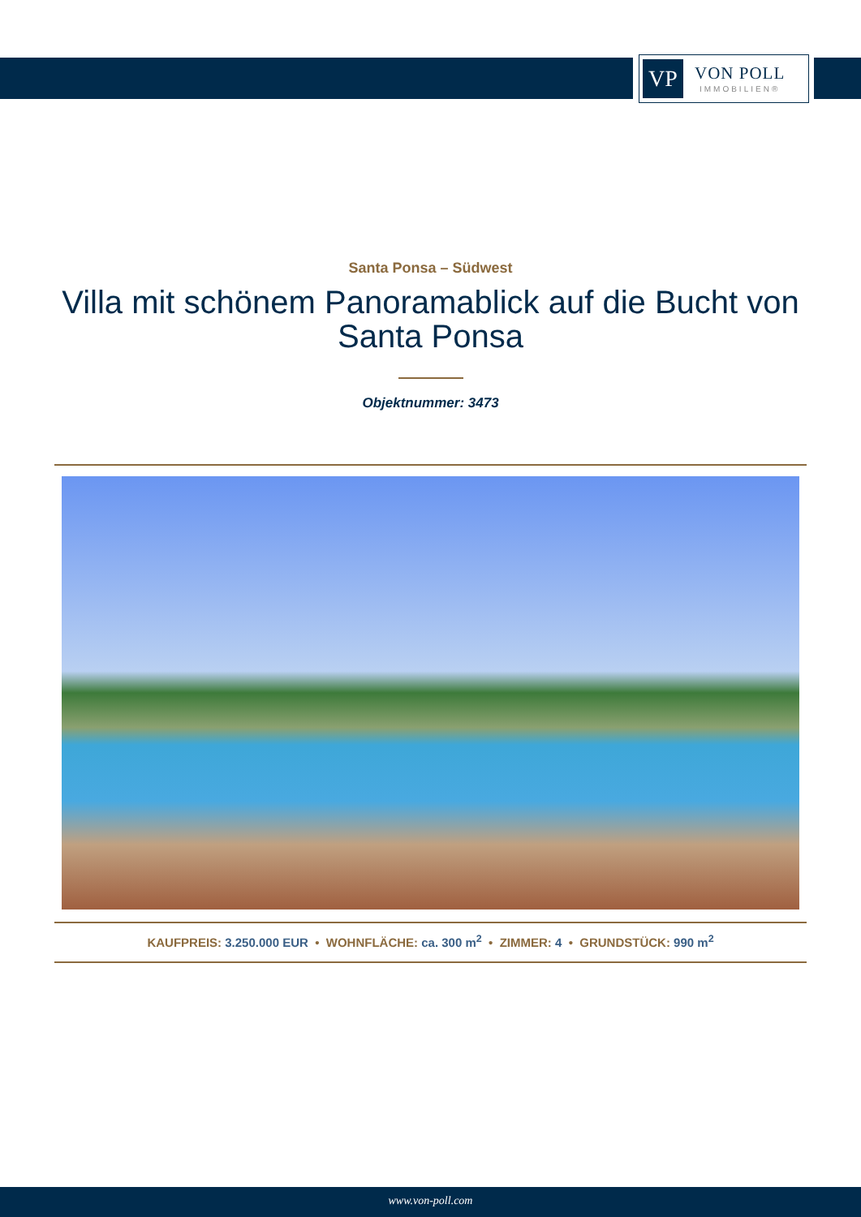VP
VON POLL
IMMOBILIEN®
Santa Ponsa – Südwest
Villa mit schönem Panoramablick auf die Bucht von Santa Ponsa
Objektnummer: 3473
KAUFPREIS: 3.250.000 EUR • WOHNFLÄCHE: ca. 300 m<sup>2</sup> • ZIMMER: 4 • GRUNDSTÜCK: 990 m<sup>2</sup>
www.von-poll.com